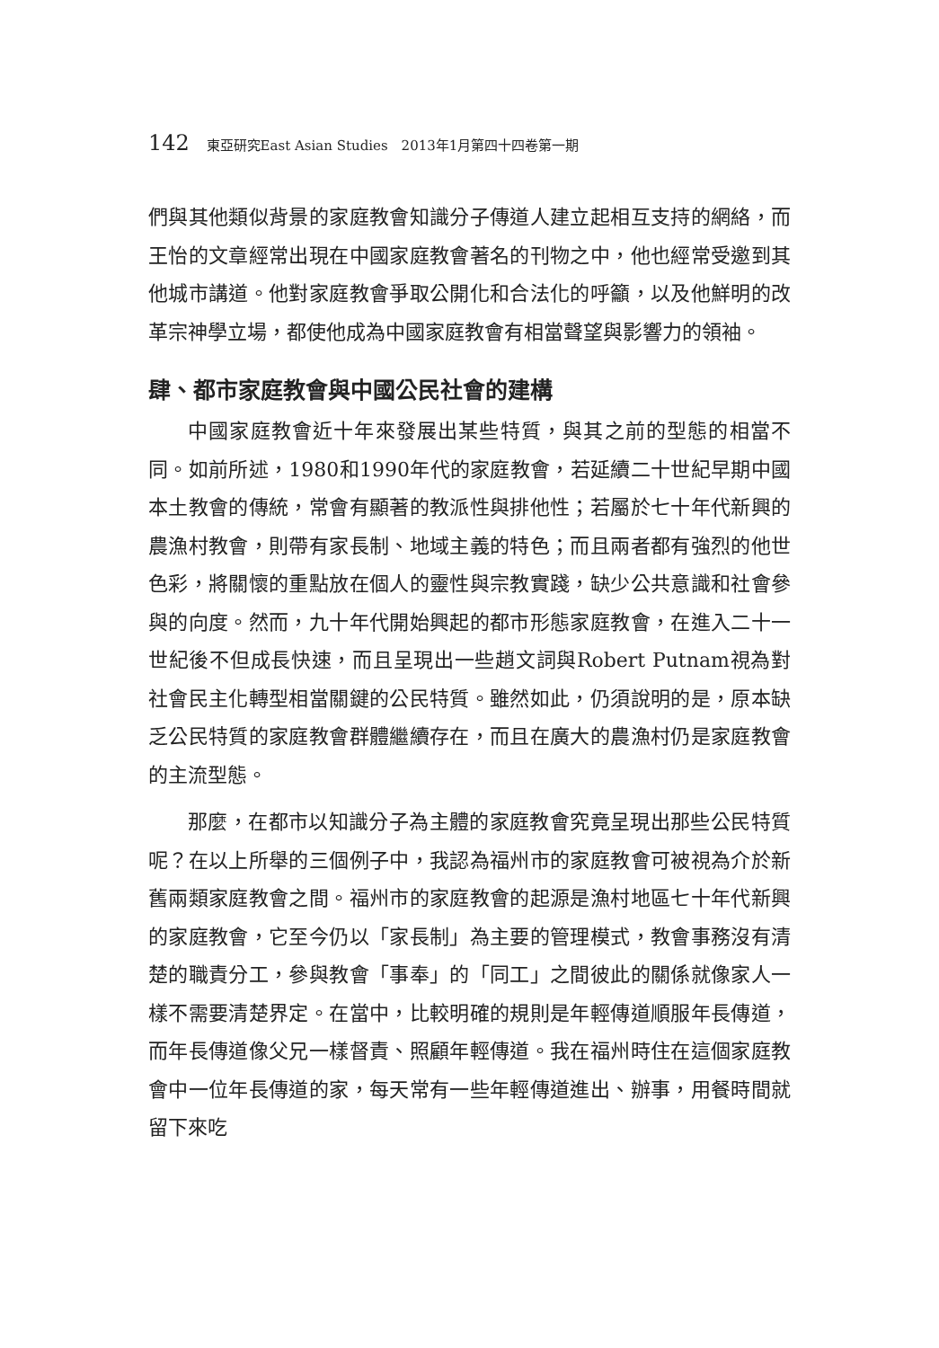142 東亞研究East Asian Studies　2013年1月第四十四卷第一期
們與其他類似背景的家庭教會知識分子傳道人建立起相互支持的網絡，而王怡的文章經常出現在中國家庭教會著名的刊物之中，他也經常受邀到其他城市講道。他對家庭教會爭取公開化和合法化的呼籲，以及他鮮明的改革宗神學立場，都使他成為中國家庭教會有相當聲望與影響力的領袖。
肆、都市家庭教會與中國公民社會的建構
中國家庭教會近十年來發展出某些特質，與其之前的型態的相當不同。如前所述，1980和1990年代的家庭教會，若延續二十世紀早期中國本土教會的傳統，常會有顯著的教派性與排他性；若屬於七十年代新興的農漁村教會，則帶有家長制、地域主義的特色；而且兩者都有強烈的他世色彩，將關懷的重點放在個人的靈性與宗教實踐，缺少公共意識和社會參與的向度。然而，九十年代開始興起的都市形態家庭教會，在進入二十一世紀後不但成長快速，而且呈現出一些趙文詞與Robert Putnam視為對社會民主化轉型相當關鍵的公民特質。雖然如此，仍須說明的是，原本缺乏公民特質的家庭教會群體繼續存在，而且在廣大的農漁村仍是家庭教會的主流型態。
那麼，在都市以知識分子為主體的家庭教會究竟呈現出那些公民特質呢？在以上所舉的三個例子中，我認為福州市的家庭教會可被視為介於新舊兩類家庭教會之間。福州市的家庭教會的起源是漁村地區七十年代新興的家庭教會，它至今仍以「家長制」為主要的管理模式，教會事務沒有清楚的職責分工，參與教會「事奉」的「同工」之間彼此的關係就像家人一樣不需要清楚界定。在當中，比較明確的規則是年輕傳道順服年長傳道，而年長傳道像父兄一樣督責、照顧年輕傳道。我在福州時住在這個家庭教會中一位年長傳道的家，每天常有一些年輕傳道進出、辦事，用餐時間就留下來吃